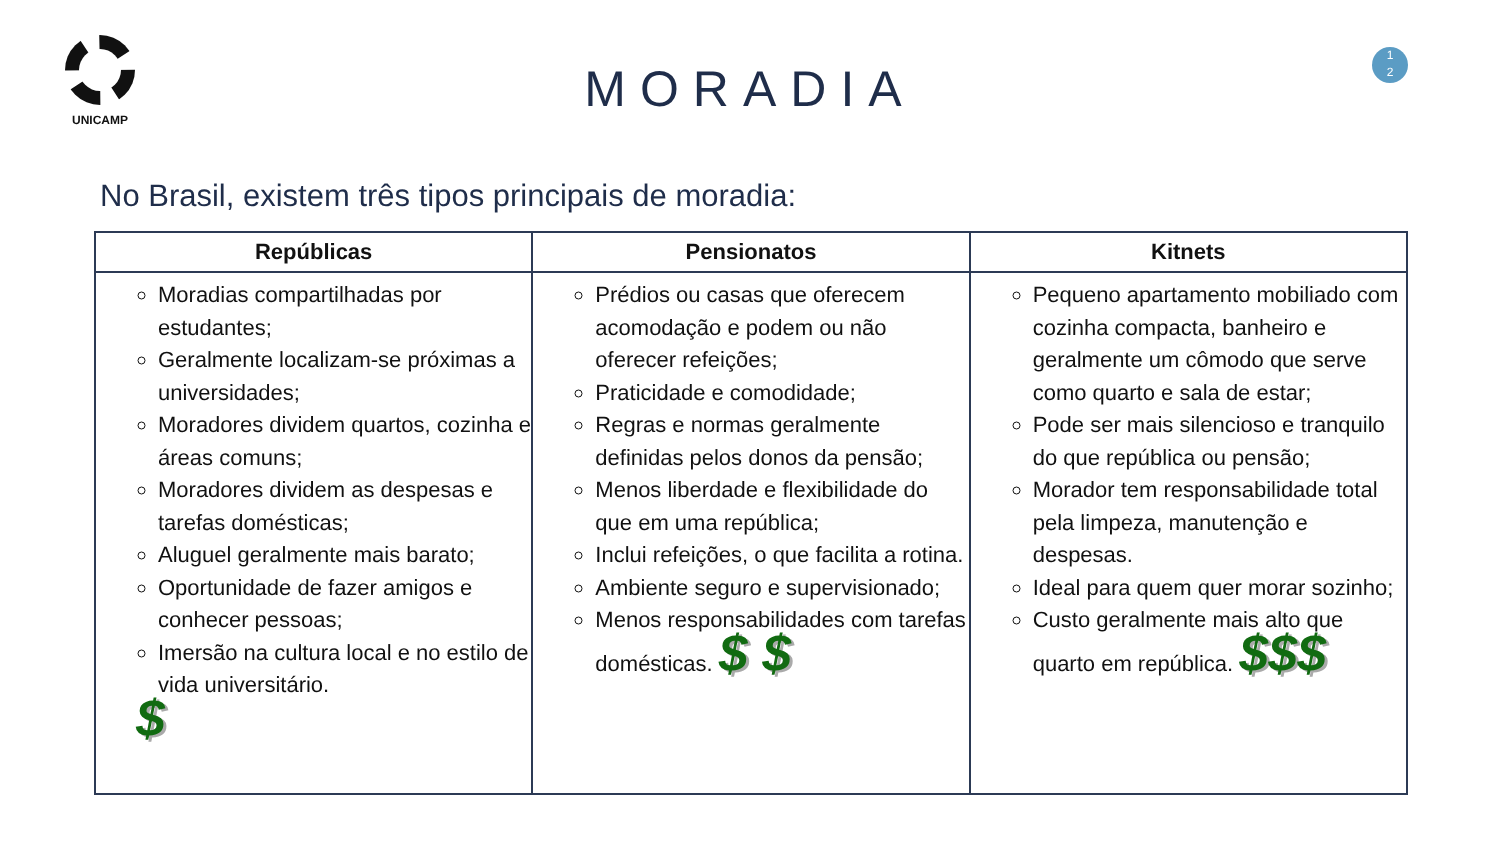UNICAMP
1
2
MORADIA
No Brasil, existem três tipos principais de moradia:
| Repúblicas | Pensionatos | Kitnets |
| --- | --- | --- |
| Moradias compartilhadas por estudantes; Geralmente localizam-se próximas a universidades; Moradores dividem quartos, cozinha e áreas comuns; Moradores dividem as despesas e tarefas domésticas; Aluguel geralmente mais barato; Oportunidade de fazer amigos e conhecer pessoas; Imersão na cultura local e no estilo de vida universitário. $ | Prédios ou casas que oferecem acomodação e podem ou não oferecer refeições; Praticidade e comodidade; Regras e normas geralmente definidas pelos donos da pensão; Menos liberdade e flexibilidade do que em uma república; Inclui refeições, o que facilita a rotina. Ambiente seguro e supervisionado; Menos responsabilidades com tarefas domésticas. $ $ | Pequeno apartamento mobiliado com cozinha compacta, banheiro e geralmente um cômodo que serve como quarto e sala de estar; Pode ser mais silencioso e tranquilo do que república ou pensão; Morador tem responsabilidade total pela limpeza, manutenção e despesas. Ideal para quem quer morar sozinho; Custo geralmente mais alto que quarto em república. $$$ |